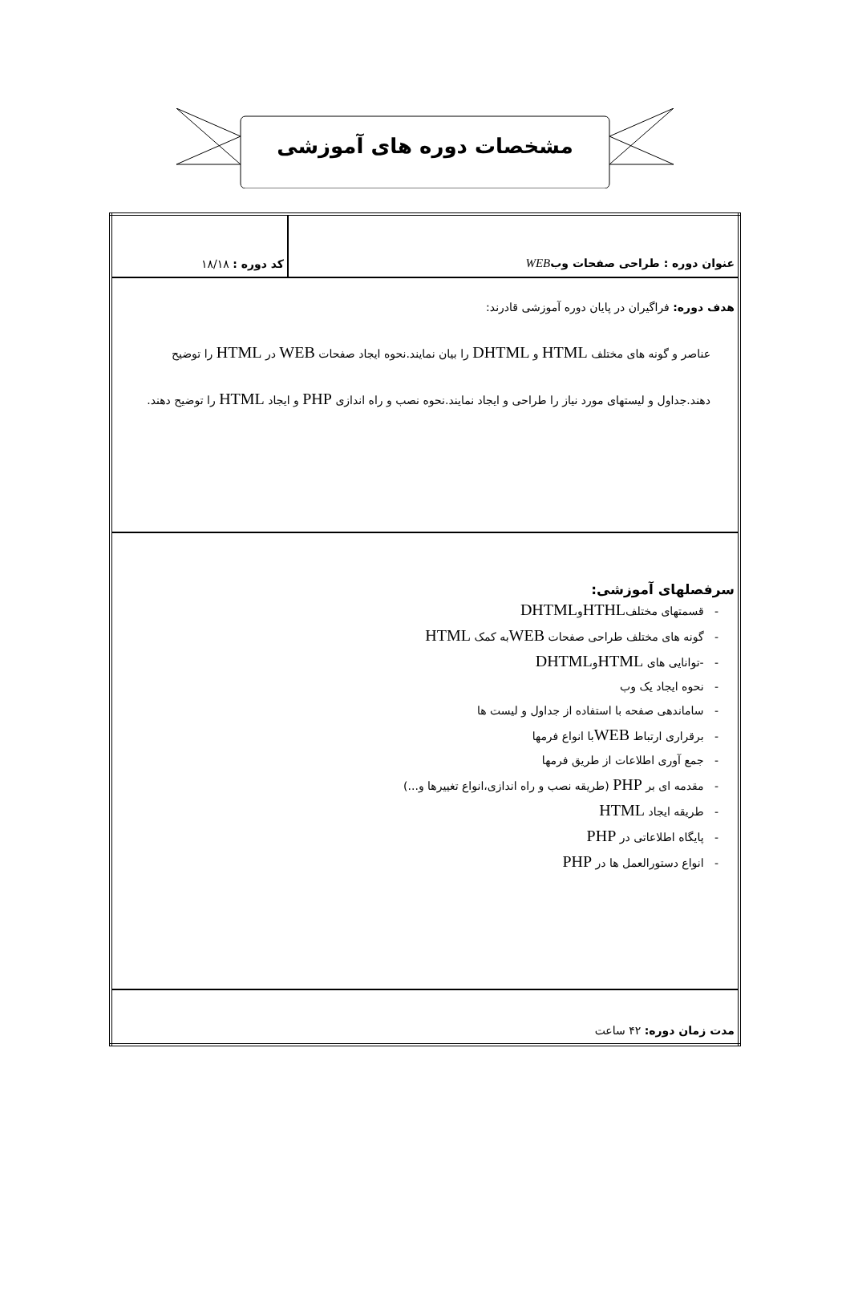مشخصات دوره های آموزشی
| عنوان دوره : طراحی صفحات وب WEB | کد دوره : ۱۸/۱۸ |
| هدف دوره: فراگیران در پایان دوره آموزشی قادرند: عناصر و گونه های مختلف HTML و DHTML را بیان نمایند.نحوه ایجاد صفحات WEB در HTML را توضیح دهند.جداول و لیستهای مورد نیاز را طراحی و ایجاد نمایند.نحوه نصب و راه اندازی PHP و ایجاد HTML را توضیح دهند. | |
| سرفصلهای آموزشی: - قسمتهای مختلف HTHL و DHTML - گونه های مختلف طراحی صفحات WEB به کمک HTML - -توانایی های HTML و DHTML - نحوه ایجاد یک وب - ساماندهی صفحه با استفاده از جداول و لیست ها - برقراری ارتباط WEB با انواع فرمها - جمع آوری اطلاعات از طریق فرمها - مقدمه ای بر PHP (طریقه نصب و راه اندازی،انواع تغییرها و...) - طریقه ایجاد HTML - پایگاه اطلاعاتی در PHP - انواع دستورالعمل ها در PHP | |
| مدت زمان دوره: ۴۲ ساعت | |